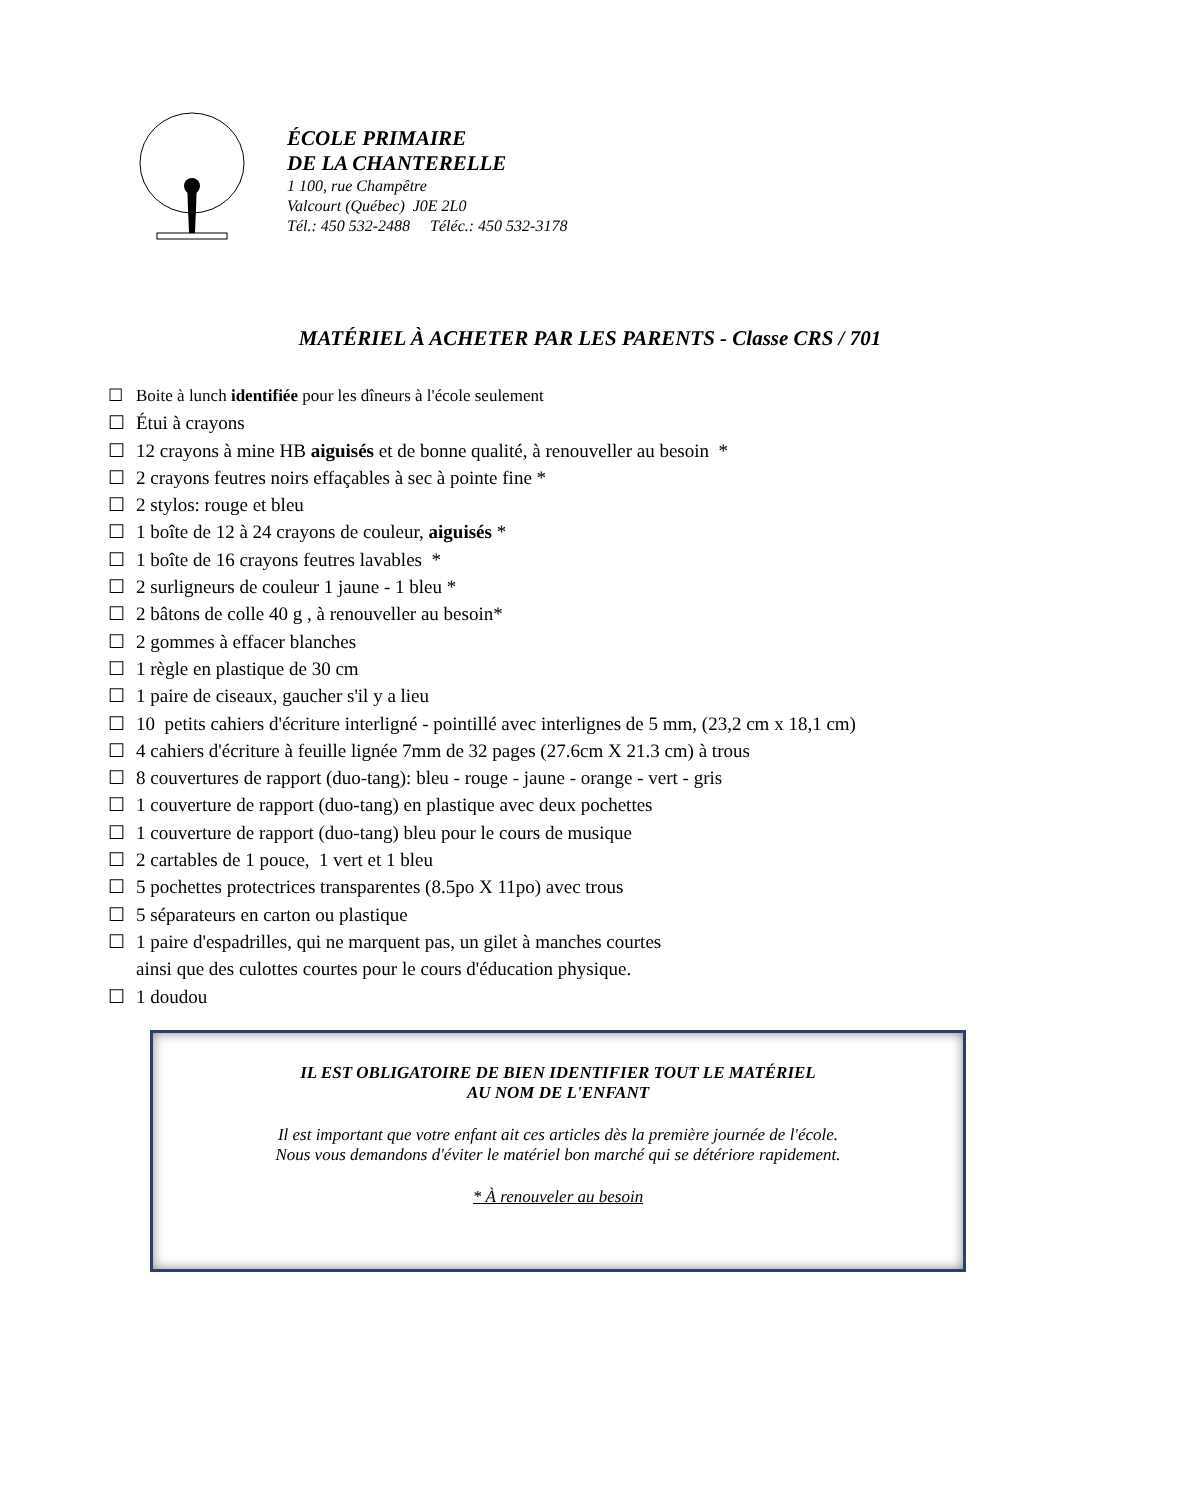ÉCOLE PRIMAIRE
DE LA CHANTERELLE
1 100, rue Champêtre
Valcourt (Québec) J0E 2L0
Tél.: 450 532-2488 Téléc.: 450 532-3178
MATÉRIEL À ACHETER PAR LES PARENTS - Classe CRS / 701
☐ Boite à lunch identifiée pour les dîneurs à l'école seulement
☐ Étui à crayons
☐ 12 crayons à mine HB aiguisés et de bonne qualité, à renouveller au besoin *
☐ 2 crayons feutres noirs effaçables à sec à pointe fine *
☐ 2 stylos: rouge et bleu
☐ 1 boîte de 12 à 24 crayons de couleur, aiguisés *
☐ 1 boîte de 16 crayons feutres lavables *
☐ 2 surligneurs de couleur 1 jaune - 1 bleu *
☐ 2 bâtons de colle 40 g , à renouveller au besoin*
☐ 2 gommes à effacer blanches
☐ 1 règle en plastique de 30 cm
☐ 1 paire de ciseaux, gaucher s'il y a lieu
☐ 10 petits cahiers d'écriture interligné - pointillé avec interlignes de 5 mm, (23,2 cm x 18,1 cm)
☐ 4 cahiers d'écriture à feuille lignée 7mm de 32 pages (27.6cm X 21.3 cm) à trous
☐ 8 couvertures de rapport (duo-tang): bleu - rouge - jaune - orange - vert - gris
☐ 1 couverture de rapport (duo-tang) en plastique avec deux pochettes
☐ 1 couverture de rapport (duo-tang) bleu pour le cours de musique
☐ 2 cartables de 1 pouce, 1 vert et 1 bleu
☐ 5 pochettes protectrices transparentes (8.5po X 11po) avec trous
☐ 5 séparateurs en carton ou plastique
☐ 1 paire d'espadrilles, qui ne marquent pas, un gilet à manches courtes
ainsi que des culottes courtes pour le cours d'éducation physique.
☐ 1 doudou
IL EST OBLIGATOIRE DE BIEN IDENTIFIER TOUT LE MATÉRIEL
AU NOM DE L'ENFANT
Il est important que votre enfant ait ces articles dès la première journée de l'école.
Nous vous demandons d'éviter le matériel bon marché qui se détériore rapidement.
* À renouveler au besoin